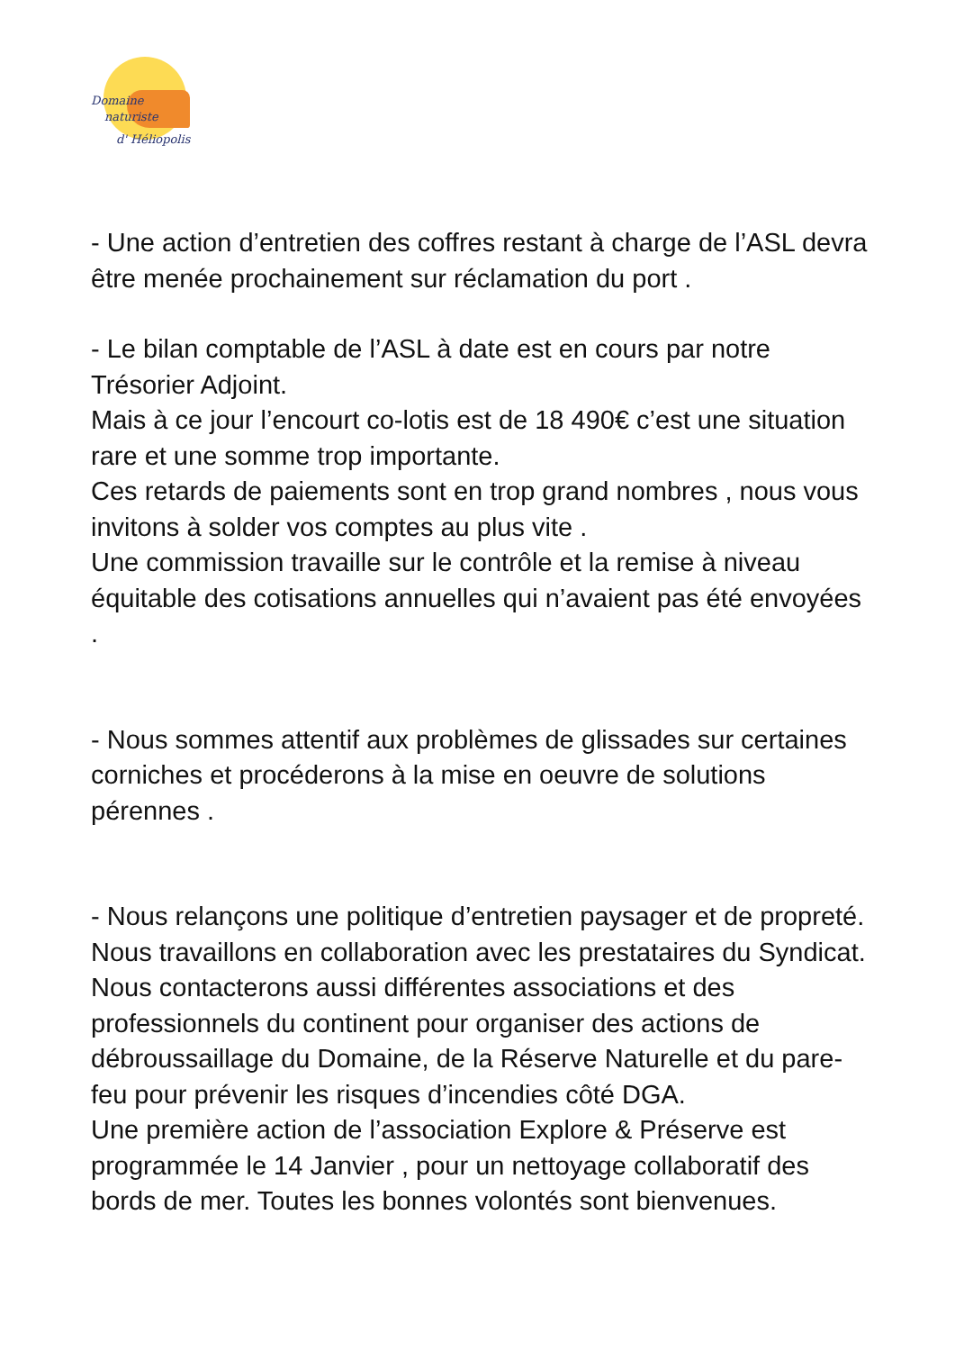Domaine
naturiste
d' Héliopolis
- Une action d’entretien des coffres restant à charge de l’ASL devra être menée prochainement sur réclamation du port .
- Le bilan comptable de l’ASL à date est en cours par notre Trésorier Adjoint.
Mais à ce jour l’encourt co-lotis est de 18 490€ c’est une situation rare et une somme trop importante.
Ces retards de paiements sont en trop grand nombres , nous vous invitons à solder vos comptes au plus vite .
Une commission travaille sur le contrôle et la remise à niveau équitable des cotisations annuelles qui n’avaient pas été envoyées .
- Nous sommes attentif aux problèmes de glissades sur certaines corniches et procéderons à la mise en oeuvre de solutions pérennes .
- Nous relançons une politique d’entretien paysager et de propreté. Nous travaillons en collaboration avec les prestataires du Syndicat. Nous contacterons aussi différentes associations et des professionnels du continent pour organiser des actions de débroussaillage du Domaine, de la Réserve Naturelle et du pare-feu pour prévenir les risques d’incendies côté DGA.
Une première action de l’association Explore & Préserve est programmée le 14 Janvier , pour un nettoyage collaboratif des bords de mer. Toutes les bonnes volontés sont bienvenues.